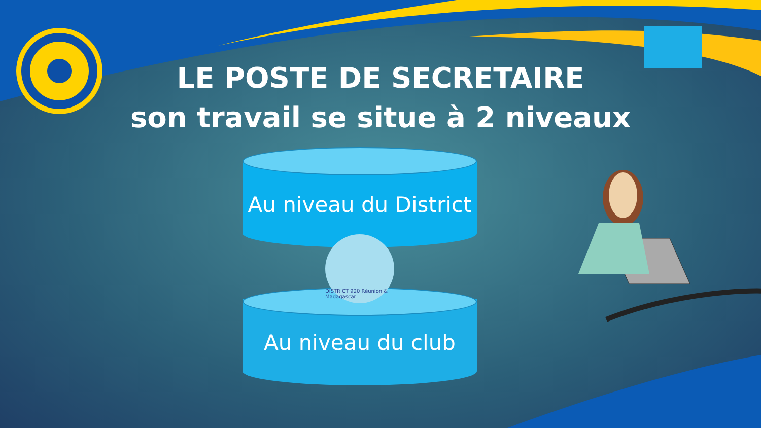LE POSTE DE SECRETAIRE
son travail se situe à 2 niveaux
Au niveau du District
Au niveau du club
DISTRICT 920 Réunion & Madagascar